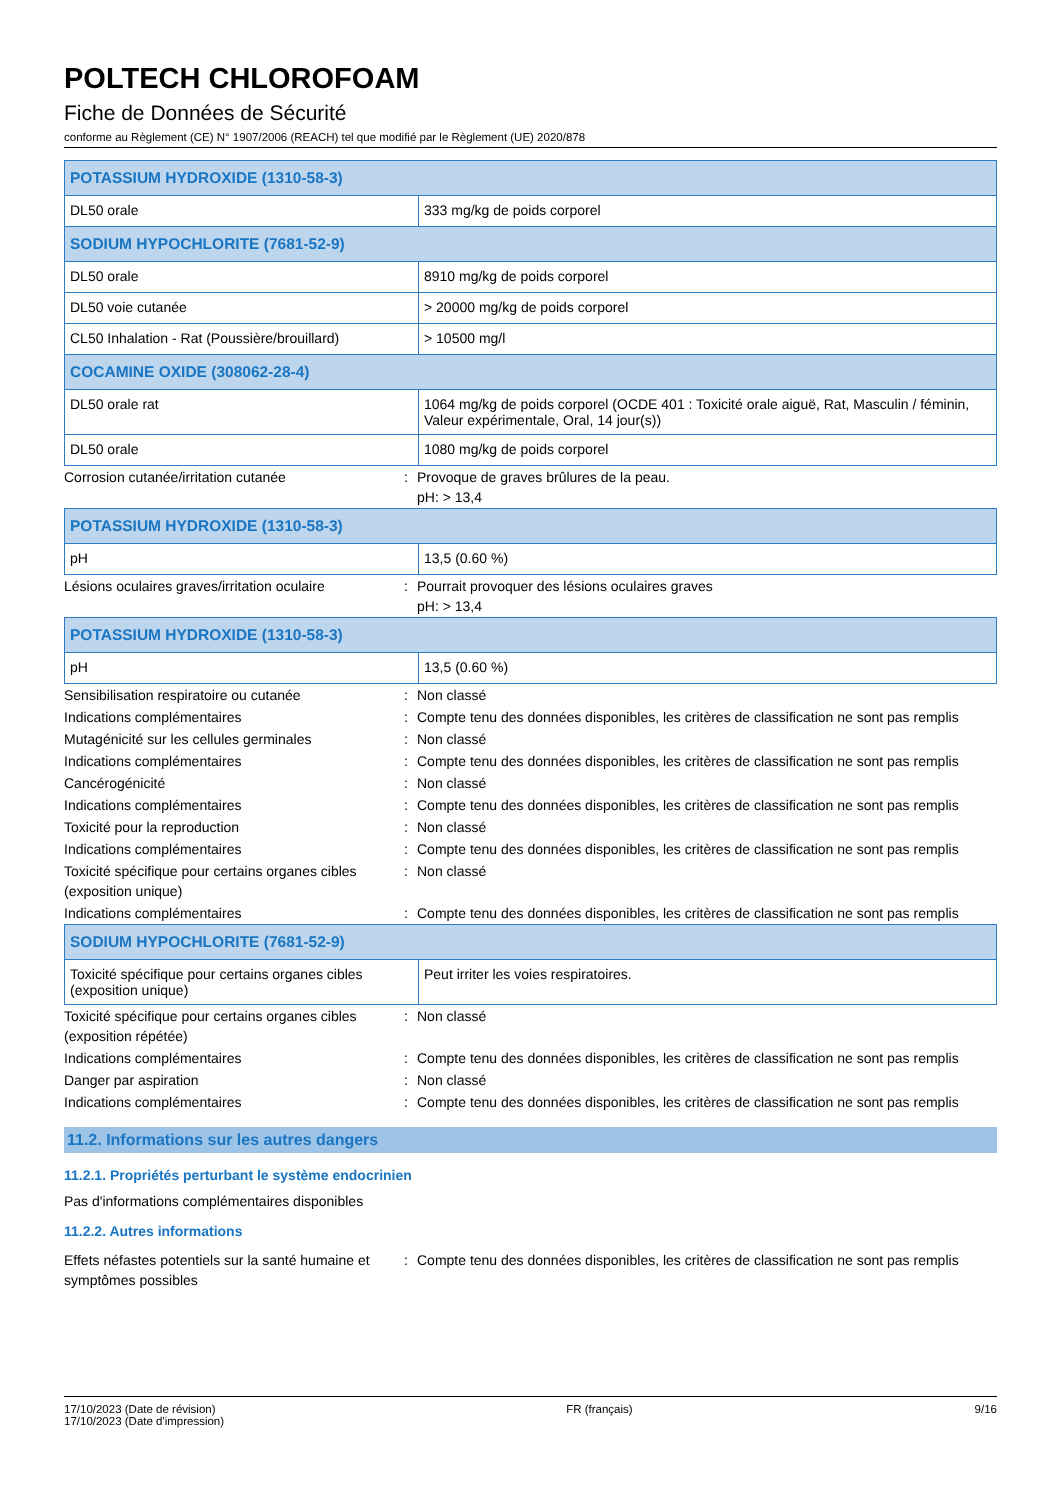POLTECH CHLOROFOAM
Fiche de Données de Sécurité
conforme au Règlement (CE) N° 1907/2006 (REACH) tel que modifié par le Règlement (UE) 2020/878
| POTASSIUM HYDROXIDE (1310-58-3) | |
| DL50 orale | 333 mg/kg de poids corporel |
| SODIUM HYPOCHLORITE (7681-52-9) | |
| DL50 orale | 8910 mg/kg de poids corporel |
| DL50 voie cutanée | > 20000 mg/kg de poids corporel |
| CL50 Inhalation - Rat (Poussière/brouillard) | > 10500 mg/l |
| COCAMINE OXIDE (308062-28-4) | |
| DL50 orale rat | 1064 mg/kg de poids corporel (OCDE 401 : Toxicité orale aiguë, Rat, Masculin / féminin, Valeur expérimentale, Oral, 14 jour(s)) |
| DL50 orale | 1080 mg/kg de poids corporel |
| Corrosion cutanée/irritation cutanée | : | Provoque de graves brûlures de la peau. pH: > 13,4 |
| POTASSIUM HYDROXIDE (1310-58-3) | |
| pH | 13,5 (0.60 %) |
| Lésions oculaires graves/irritation oculaire | : | Pourrait provoquer des lésions oculaires graves pH: > 13,4 |
| POTASSIUM HYDROXIDE (1310-58-3) | |
| pH | 13,5 (0.60 %) |
| Sensibilisation respiratoire ou cutanée | : | Non classé |
| Indications complémentaires | : | Compte tenu des données disponibles, les critères de classification ne sont pas remplis |
| Mutagénicité sur les cellules germinales | : | Non classé |
| Indications complémentaires | : | Compte tenu des données disponibles, les critères de classification ne sont pas remplis |
| Cancérogénicité | : | Non classé |
| Indications complémentaires | : | Compte tenu des données disponibles, les critères de classification ne sont pas remplis |
| Toxicité pour la reproduction | : | Non classé |
| Indications complémentaires | : | Compte tenu des données disponibles, les critères de classification ne sont pas remplis |
| Toxicité spécifique pour certains organes cibles (exposition unique) | : | Non classé |
| Indications complémentaires | : | Compte tenu des données disponibles, les critères de classification ne sont pas remplis |
| SODIUM HYPOCHLORITE (7681-52-9) | |
| Toxicité spécifique pour certains organes cibles (exposition unique) | Peut irriter les voies respiratoires. |
| Toxicité spécifique pour certains organes cibles (exposition répétée) | : | Non classé |
| Indications complémentaires | : | Compte tenu des données disponibles, les critères de classification ne sont pas remplis |
| Danger par aspiration | : | Non classé |
| Indications complémentaires | : | Compte tenu des données disponibles, les critères de classification ne sont pas remplis |
11.2. Informations sur les autres dangers
11.2.1. Propriétés perturbant le système endocrinien
Pas d'informations complémentaires disponibles
11.2.2. Autres informations
| Effets néfastes potentiels sur la santé humaine et symptômes possibles | : | Compte tenu des données disponibles, les critères de classification ne sont pas remplis |
17/10/2023 (Date de révision)
17/10/2023 (Date d'impression)
FR (français) 9/16